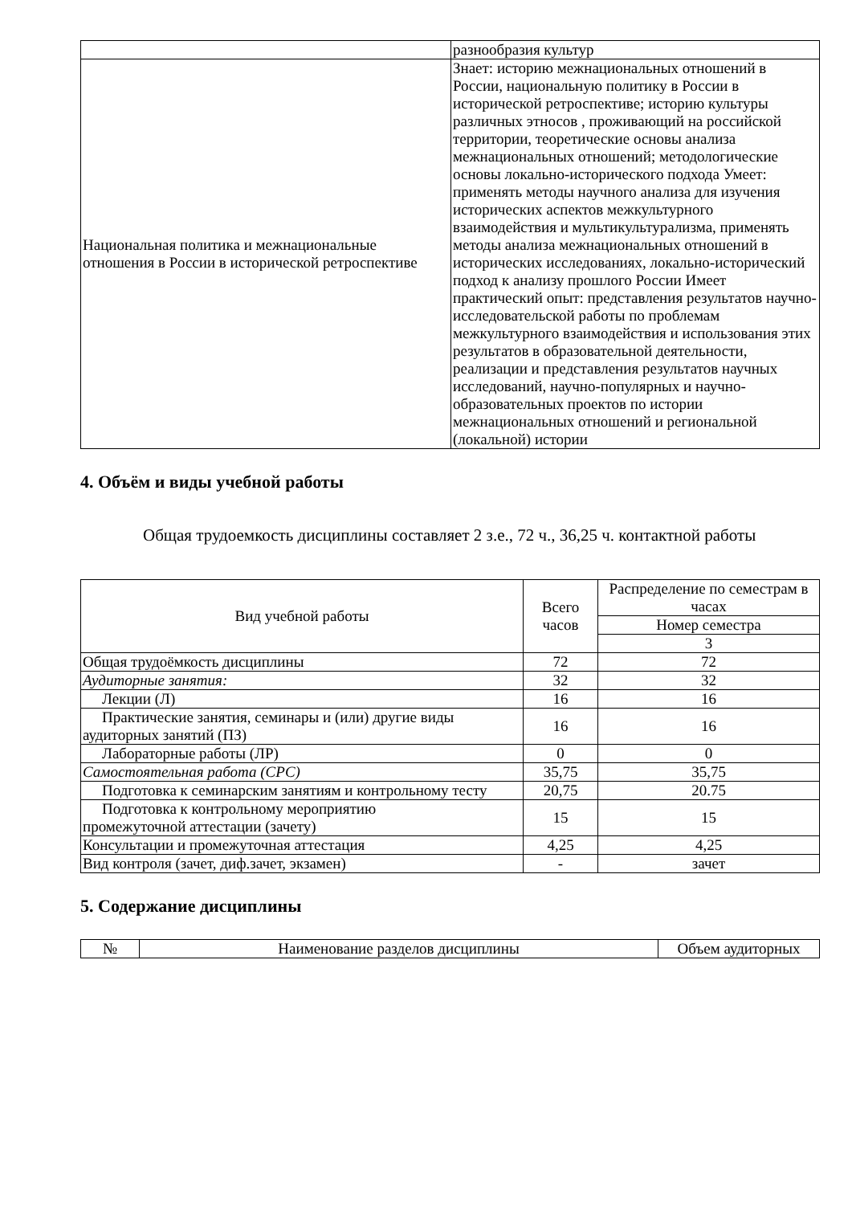| | разнообразия культур |
| Национальная политика и межнациональные отношения в России в исторической ретроспективе | Знает: историю межнациональных отношений в России, национальную политику в России в исторической ретроспективе; историю культуры различных этносов , проживающий на российской территории, теоретические основы анализа межнациональных отношений; методологические основы локально-исторического подхода Умеет: применять методы научного анализа для изучения исторических аспектов межкультурного взаимодействия и мультикультурализма, применять методы анализа межнациональных отношений в исторических исследованиях, локально-исторический подход к анализу прошлого России Имеет практический опыт: представления результатов научно-исследовательской работы по проблемам межкультурного взаимодействия и использования этих результатов в образовательной деятельности, реализации и представления результатов научных исследований, научно-популярных и научно-образовательных проектов по истории межнациональных отношений и региональной (локальной) истории |
4. Объём и виды учебной работы
Общая трудоемкость дисциплины составляет 2 з.е., 72 ч., 36,25 ч. контактной работы
| Вид учебной работы | Всего часов | Распределение по семестрам в часах |
| --- | --- | --- |
| | | Номер семестра |
| | | 3 |
| Общая трудоёмкость дисциплины | 72 | 72 |
| Аудиторные занятия: | 32 | 32 |
| Лекции (Л) | 16 | 16 |
| Практические занятия, семинары и (или) другие виды аудиторных занятий (ПЗ) | 16 | 16 |
| Лабораторные работы (ЛР) | 0 | 0 |
| Самостоятельная работа (СРС) | 35,75 | 35,75 |
| Подготовка к семинарским занятиям и контрольному тесту | 20,75 | 20.75 |
| Подготовка к контрольному мероприятию промежуточной аттестации (зачету) | 15 | 15 |
| Консультации и промежуточная аттестация | 4,25 | 4,25 |
| Вид контроля (зачет, диф.зачет, экзамен) | - | зачет |
5. Содержание дисциплины
| № | Наименование разделов дисциплины | Объем аудиторных |
| --- | --- | --- |